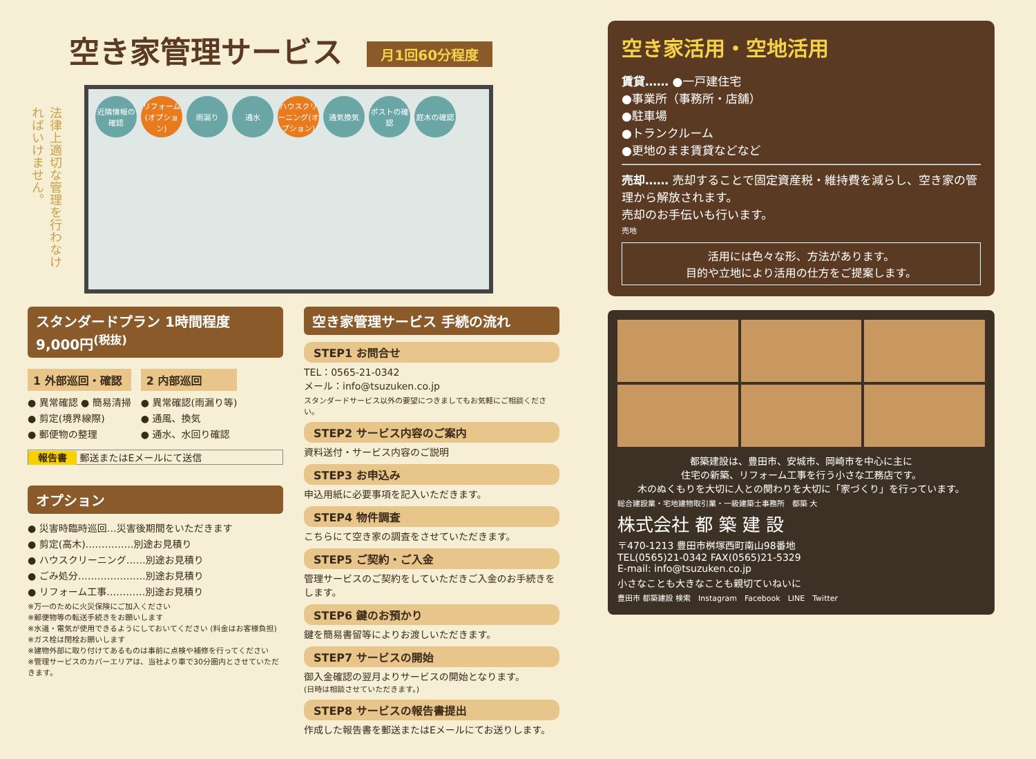空き家管理サービス 月1回60分程度
法律上適切な管理を行わなければいけません。
近隣情報の確認
リフォーム(オプション)
雨漏り
通水
ハウスクリーニング(オプション)
通気換気
ポストの確認
庭木の確認
スタンダードプラン 1時間程度 9,000円<sup>(税抜)</sup>
1 外部巡回・確認
● 異常確認 ● 簡易清掃
● 剪定(境界線際)
● 郵便物の整理
2 内部巡回
● 異常確認(雨漏り等)
● 通風、換気
● 通水、水回り確認
報告書 郵送またはEメールにて送信
オプション
● 災害時臨時巡回…災害後期間をいただきます
● 剪定(高木)……………別途お見積り
● ハウスクリーニング……別途お見積り
● ごみ処分…………………別途お見積り
● リフォーム工事…………別途お見積り
※万一のために火災保険にご加入ください
※郵便物等の転送手続きをお願いします
※水道・電気が使用できるようにしておいてください (料金はお客様負担)
※ガス栓は閉栓お願いします
※建物外部に取り付けてあるものは事前に点検や補修を行ってください
※管理サービスのカバーエリアは、当社より車で30分圏内とさせていただきます。
空き家管理サービス 手続の流れ
STEP1 お問合せ
TEL：0565-21-0342
メール：info@tsuzuken.co.jp
スタンダードサービス以外の要望につきましてもお気軽にご相談ください。
STEP2 サービス内容のご案内
資料送付・サービス内容のご説明
STEP3 お申込み
申込用紙に必要事項を記入いただきます。
STEP4 物件調査
こちらにて空き家の調査をさせていただきます。
STEP5 ご契約・ご入金
管理サービスのご契約をしていただきご入金のお手続きをします。
STEP6 鍵のお預かり
鍵を簡易書留等によりお渡しいただきます。
STEP7 サービスの開始
御入金確認の翌月よりサービスの開始となります。
(日時は相談させていただきます。)
STEP8 サービスの報告書提出
作成した報告書を郵送またはEメールにてお送りします。
空き家活用・空地活用
賃貸…… ●一戸建住宅
●事業所（事務所・店舗）
●駐車場
●トランクルーム
●更地のまま賃貸などなど
売却…… 売却することで固定資産税・維持費を減らし、空き家の管理から解放されます。
売却のお手伝いも行います。
売地
活用には色々な形、方法があります。
目的や立地により活用の仕方をご提案します。
都築建設は、豊田市、安城市、岡崎市を中心に主に
住宅の新築、リフォーム工事を行う小さな工務店です。
木のぬくもりを大切に人との関わりを大切に「家づくり」を行っています。
総合建設業・宅地建物取引業・一級建築士事務所　都築 大
株式会社 都 築 建 設
〒470-1213 豊田市桝塚西町南山98番地
TEL(0565)21-0342 FAX(0565)21-5329
E-mail: info@tsuzuken.co.jp
小さなことも大きなことも親切ていねいに
豊田市 都築建設 検索　Instagram　Facebook　LINE　Twitter